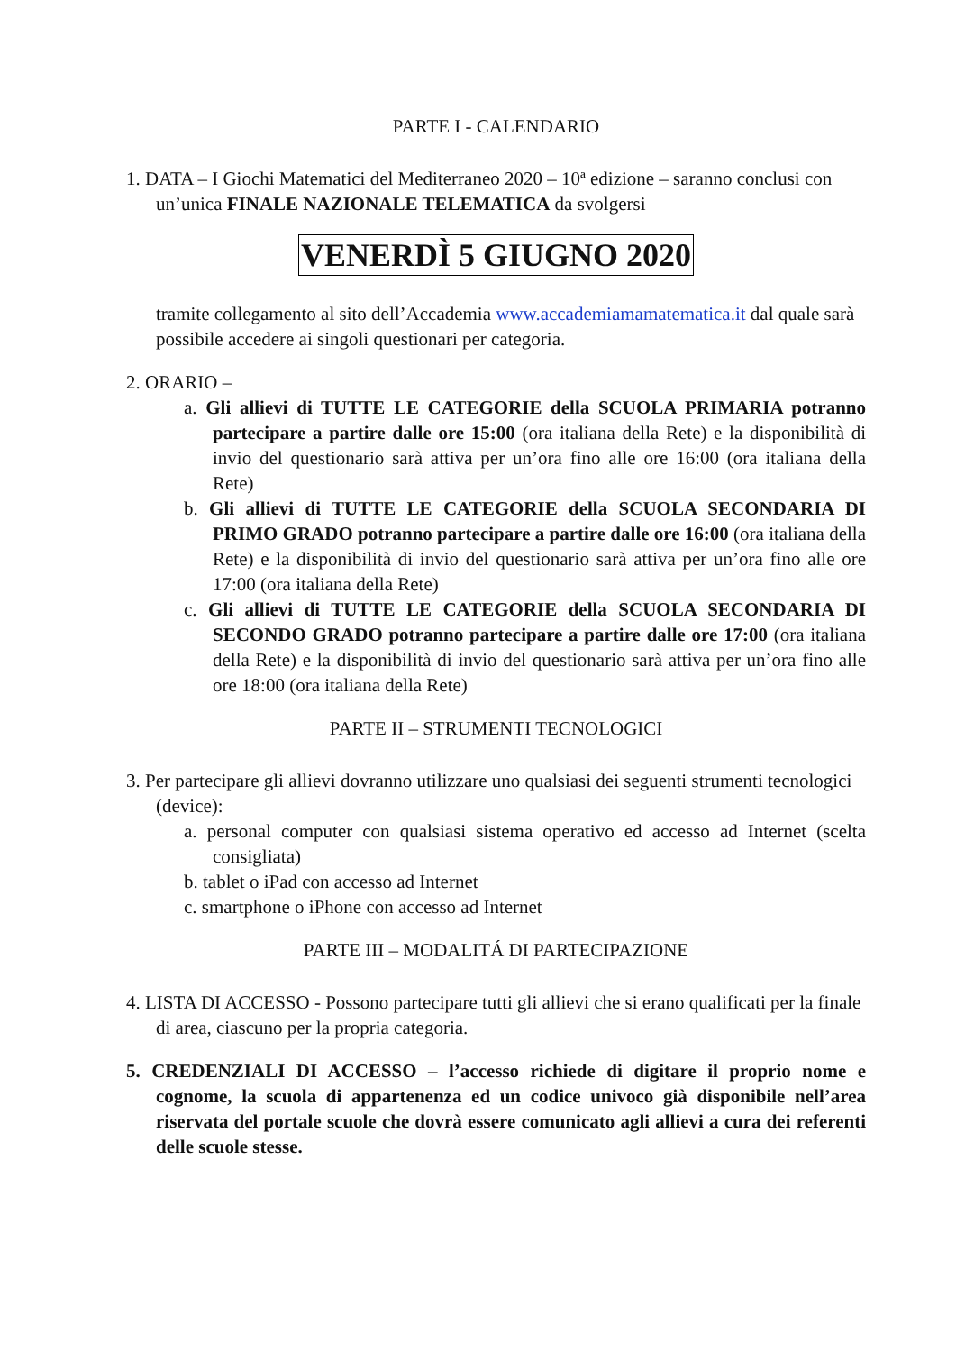PARTE I - CALENDARIO
1. DATA – I Giochi Matematici del Mediterraneo 2020 – 10ª edizione – saranno conclusi con un’unica FINALE NAZIONALE TELEMATICA da svolgersi
VENERDÌ 5 GIUGNO 2020
tramite collegamento al sito dell’Accademia www.accademiamamatematica.it dal quale sarà possibile accedere ai singoli questionari per categoria.
2. ORARIO –
a. Gli allievi di TUTTE LE CATEGORIE della SCUOLA PRIMARIA potranno partecipare a partire dalle ore 15:00 (ora italiana della Rete) e la disponibilità di invio del questionario sarà attiva per un’ora fino alle ore 16:00 (ora italiana della Rete)
b. Gli allievi di TUTTE LE CATEGORIE della SCUOLA SECONDARIA DI PRIMO GRADO potranno partecipare a partire dalle ore 16:00 (ora italiana della Rete) e la disponibilità di invio del questionario sarà attiva per un’ora fino alle ore 17:00 (ora italiana della Rete)
c. Gli allievi di TUTTE LE CATEGORIE della SCUOLA SECONDARIA DI SECONDO GRADO potranno partecipare a partire dalle ore 17:00 (ora italiana della Rete) e la disponibilità di invio del questionario sarà attiva per un’ora fino alle ore 18:00 (ora italiana della Rete)
PARTE II – STRUMENTI TECNOLOGICI
3. Per partecipare gli allievi dovranno utilizzare uno qualsiasi dei seguenti strumenti tecnologici (device):
a. personal computer con qualsiasi sistema operativo ed accesso ad Internet (scelta consigliata)
b. tablet o iPad con accesso ad Internet
c. smartphone o iPhone con accesso ad Internet
PARTE III – MODALITÁ DI PARTECIPAZIONE
4. LISTA DI ACCESSO - Possono partecipare tutti gli allievi che si erano qualificati per la finale di area, ciascuno per la propria categoria.
5. CREDENZIALI DI ACCESSO – l’accesso richiede di digitare il proprio nome e cognome, la scuola di appartenenza ed un codice univoco già disponibile nell’area riservata del portale scuole che dovrà essere comunicato agli allievi a cura dei referenti delle scuole stesse.